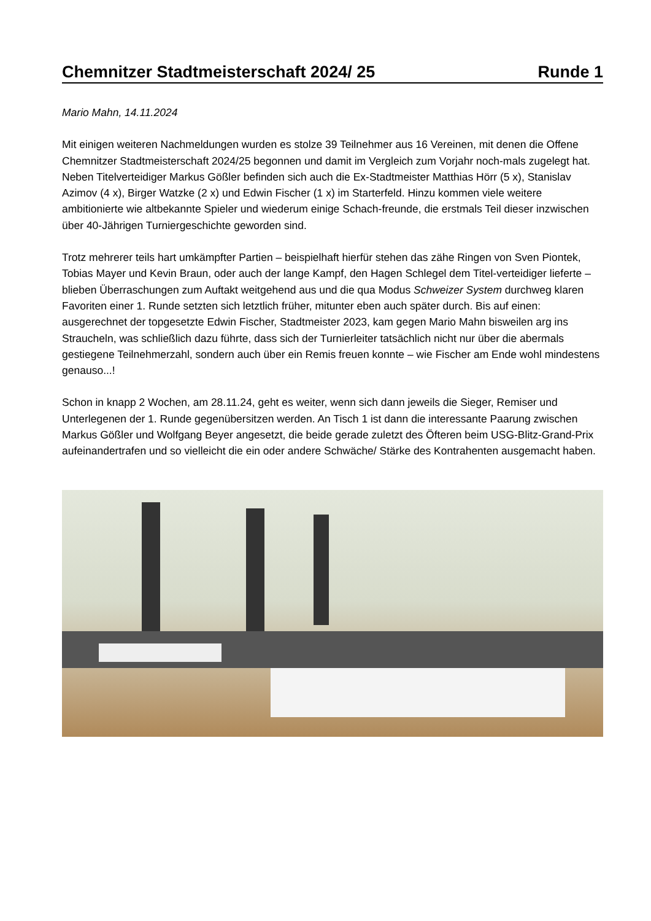Chemnitzer Stadtmeisterschaft 2024/ 25 Runde 1
Mario Mahn, 14.11.2024
Mit einigen weiteren Nachmeldungen wurden es stolze 39 Teilnehmer aus 16 Vereinen, mit denen die Offene Chemnitzer Stadtmeisterschaft 2024/25 begonnen und damit im Vergleich zum Vorjahr noch-mals zugelegt hat. Neben Titelverteidiger Markus Gößler befinden sich auch die Ex-Stadtmeister Matthias Hörr (5 x), Stanislav Azimov (4 x), Birger Watzke (2 x) und Edwin Fischer (1 x) im Starterfeld. Hinzu kommen viele weitere ambitionierte wie altbekannte Spieler und wiederum einige Schach-freunde, die erstmals Teil dieser inzwischen über 40-Jährigen Turniergeschichte geworden sind.
Trotz mehrerer teils hart umkämpfter Partien – beispielhaft hierfür stehen das zähe Ringen von Sven Piontek, Tobias Mayer und Kevin Braun, oder auch der lange Kampf, den Hagen Schlegel dem Titel-verteidiger lieferte – blieben Überraschungen zum Auftakt weitgehend aus und die qua Modus Schweizer System durchweg klaren Favoriten einer 1. Runde setzten sich letztlich früher, mitunter eben auch später durch. Bis auf einen: ausgerechnet der topgesetzte Edwin Fischer, Stadtmeister 2023, kam gegen Mario Mahn bisweilen arg ins Straucheln, was schließlich dazu führte, dass sich der Turnierleiter tatsächlich nicht nur über die abermals gestiegene Teilnehmerzahl, sondern auch über ein Remis freuen konnte – wie Fischer am Ende wohl mindestens genauso...!
Schon in knapp 2 Wochen, am 28.11.24, geht es weiter, wenn sich dann jeweils die Sieger, Remiser und Unterlegenen der 1. Runde gegenübersitzen werden. An Tisch 1 ist dann die interessante Paarung zwischen Markus Gößler und Wolfgang Beyer angesetzt, die beide gerade zuletzt des Öfteren beim USG-Blitz-Grand-Prix aufeinandertrafen und so vielleicht die ein oder andere Schwäche/ Stärke des Kontrahenten ausgemacht haben.